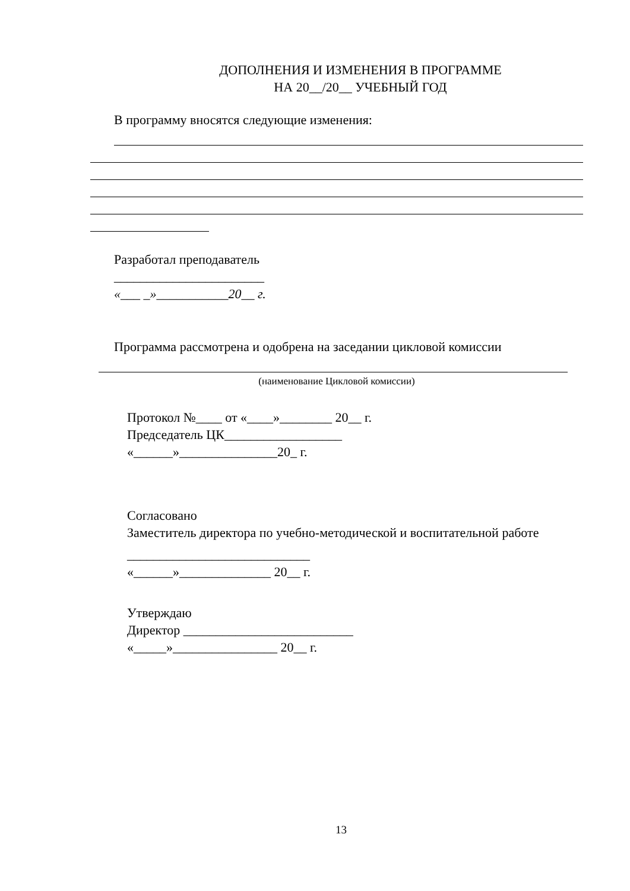ДОПОЛНЕНИЯ И ИЗМЕНЕНИЯ В ПРОГРАММЕ
НА 20__/20__ УЧЕБНЫЙ ГОД
В программу вносятся следующие изменения:
Разработал преподаватель
_______________________
«___ _»___________20__ г.
Программа рассмотрена и одобрена на заседании цикловой комиссии
(наименование Цикловой комиссии)
Протокол №____ от «____»________ 20__ г.
Председатель ЦК__________________
«______»_______________20_ г.
Согласовано
Заместитель директора по учебно-методической и воспитательной работе
____________________________
«______»______________ 20__ г.
Утверждаю
Директор __________________________
«_____»________________ 20__ г.
13